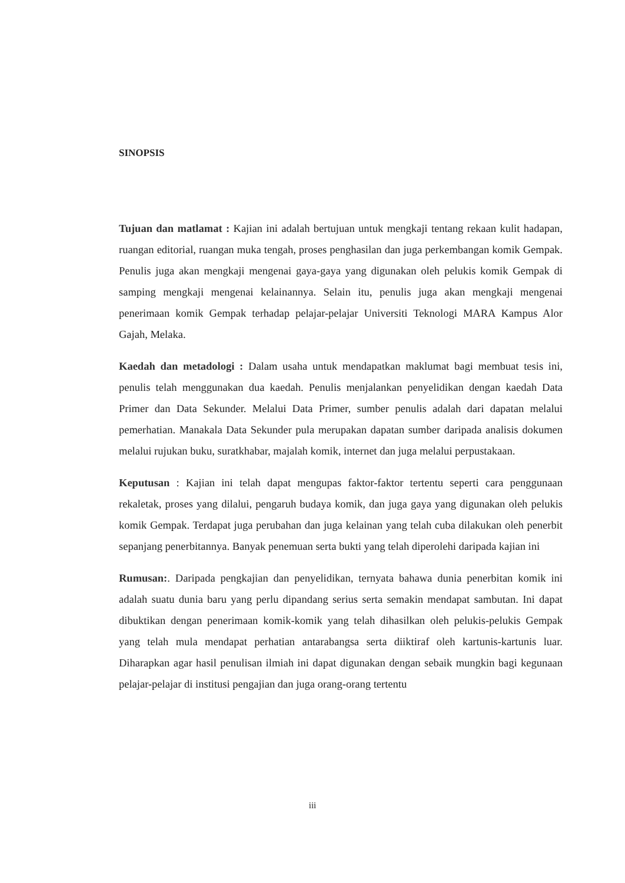SINOPSIS
Tujuan dan matlamat : Kajian ini adalah bertujuan untuk mengkaji tentang rekaan kulit hadapan, ruangan editorial, ruangan muka tengah, proses penghasilan dan juga perkembangan komik Gempak. Penulis juga akan mengkaji mengenai gaya-gaya yang digunakan oleh pelukis komik Gempak di samping mengkaji mengenai kelainannya. Selain itu, penulis juga akan mengkaji mengenai penerimaan komik Gempak terhadap pelajar-pelajar Universiti Teknologi MARA Kampus Alor Gajah, Melaka.
Kaedah dan metadologi : Dalam usaha untuk mendapatkan maklumat bagi membuat tesis ini, penulis telah menggunakan dua kaedah. Penulis menjalankan penyelidikan dengan kaedah Data Primer dan Data Sekunder. Melalui Data Primer, sumber penulis adalah dari dapatan melalui pemerhatian. Manakala Data Sekunder pula merupakan dapatan sumber daripada analisis dokumen melalui rujukan buku, suratkhabar, majalah komik, internet dan juga melalui perpustakaan.
Keputusan : Kajian ini telah dapat mengupas faktor-faktor tertentu seperti cara penggunaan rekaletak, proses yang dilalui, pengaruh budaya komik, dan juga gaya yang digunakan oleh pelukis komik Gempak. Terdapat juga perubahan dan juga kelainan yang telah cuba dilakukan oleh penerbit sepanjang penerbitannya. Banyak penemuan serta bukti yang telah diperolehi daripada kajian ini
Rumusan:. Daripada pengkajian dan penyelidikan, ternyata bahawa dunia penerbitan komik ini adalah suatu dunia baru yang perlu dipandang serius serta semakin mendapat sambutan. Ini dapat dibuktikan dengan penerimaan komik-komik yang telah dihasilkan oleh pelukis-pelukis Gempak yang telah mula mendapat perhatian antarabangsa serta diiktiraf oleh kartunis-kartunis luar. Diharapkan agar hasil penulisan ilmiah ini dapat digunakan dengan sebaik mungkin bagi kegunaan pelajar-pelajar di institusi pengajian dan juga orang-orang tertentu
iii